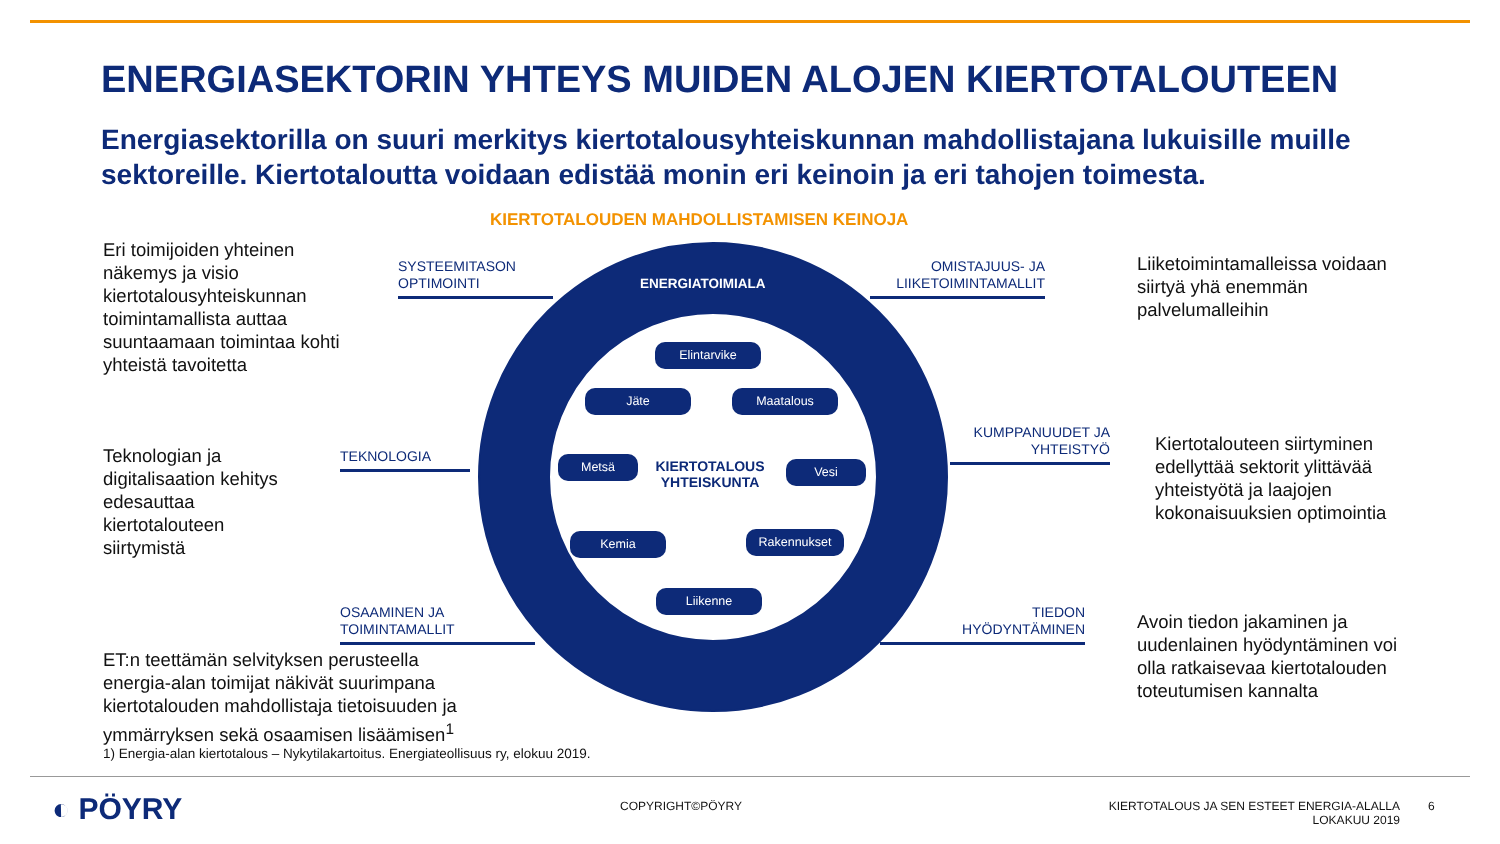ENERGIASEKTORIN YHTEYS MUIDEN ALOJEN KIERTOTALOUTEEN
Energiasektorilla on suuri merkitys kiertotalousyhteiskunnan mahdollistajana lukuisille muille sektoreille. Kiertotaloutta voidaan edistää monin eri keinoin ja eri tahojen toimesta.
KIERTOTALOUDEN MAHDOLLISTAMISEN KEINOJA
Eri toimijoiden yhteinen näkemys ja visio kiertotalousyhteiskunnan toimintamallista auttaa suuntaamaan toimintaa kohti yhteistä tavoitetta
Teknologian ja digitalisaation kehitys edesauttaa kiertotalouteen siirtymistä
ET:n teettämän selvityksen perusteella energia-alan toimijat näkivät suurimpana kiertotalouden mahdollistaja tietoisuuden ja ymmärryksen sekä osaamisen lisäämisen<sup>1</sup>
1) Energia-alan kiertotalous – Nykytilakartoitus. Energiateollisuus ry, elokuu 2019.
Liiketoimintamalleissa voidaan siirtyä yhä enemmän palvelumalleihin
Kiertotalouteen siirtyminen edellyttää sektorit ylittävää yhteistyötä ja laajojen kokonaisuuksien optimointia
Avoin tiedon jakaminen ja uudenlainen hyödyntäminen voi olla ratkaisevaa kiertotalouden toteutumisen kannalta
SYSTEEMITASON
OPTIMOINTI
OMISTAJUUS- JA
LIIKETOIMINTAMALLIT
TEKNOLOGIA
KUMPPANUUDET JA
YHTEISTYÖ
OSAAMINEN JA
TOIMINTAMALLIT
TIEDON
HYÖDYNTÄMINEN
ENERGIATOIMIALA
Elintarvike
Jäte Maatalous
Metsä Vesi
KIERTOTALOUS
YHTEISKUNTA
Kemia Rakennukset
Liikenne
◐ PÖYRY COPYRIGHT©PÖYRY
KIERTOTALOUS JA SEN ESTEET ENERGIA-ALALLA
LOKAKUU 2019
6